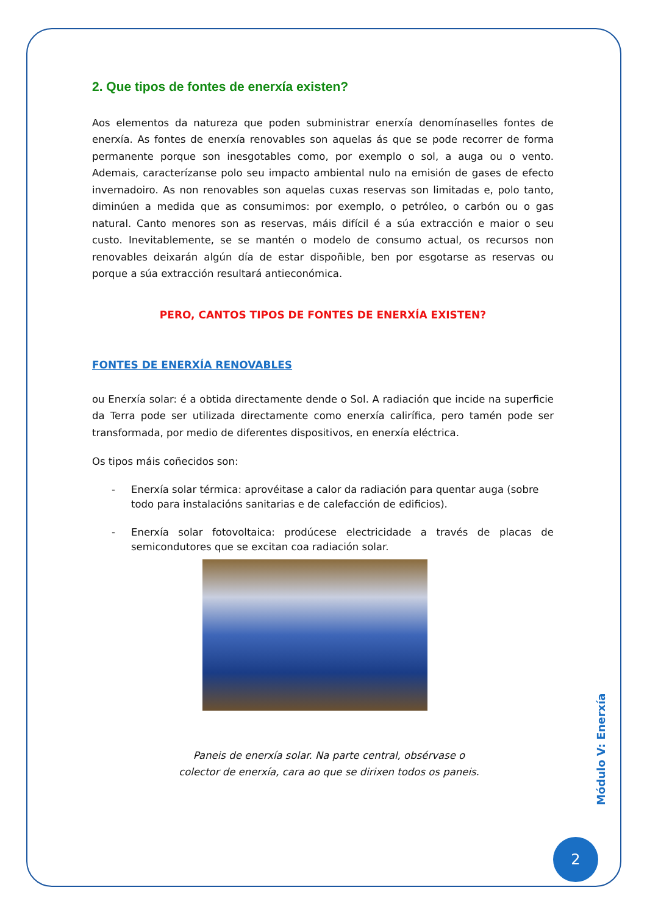2. Que tipos de fontes de enerxía existen?
Aos elementos da natureza que poden subministrar enerxía denomínaselles fontes de enerxía. As fontes de enerxía renovables son aquelas ás que se pode recorrer de forma permanente porque son inesgotables como, por exemplo o sol, a auga ou o vento. Ademais, caracterízanse polo seu impacto ambiental nulo na emisión de gases de efecto invernadoiro. As non renovables son aquelas cuxas reservas son limitadas e, polo tanto, diminúen a medida que as consumimos: por exemplo, o petróleo, o carbón ou o gas natural. Canto menores son as reservas, máis difícil é a súa extracción e maior o seu custo. Inevitablemente, se se mantén o modelo de consumo actual, os recursos non renovables deixarán algún día de estar dispoñible, ben por esgotarse as reservas ou porque a súa extracción resultará antieconómica.
PERO, CANTOS TIPOS DE FONTES DE ENERXÍA EXISTEN?
FONTES DE ENERXÍA RENOVABLES
ou Enerxía solar: é a obtida directamente dende o Sol. A radiación que incide na superficie da Terra pode ser utilizada directamente como enerxía calirífica, pero tamén pode ser transformada, por medio de diferentes dispositivos, en enerxía eléctrica.
Os tipos máis coñecidos son:
- Enerxía solar térmica: aprovéitase a calor da radiación para quentar auga (sobre todo para instalacións sanitarias e de calefacción de edificios).
- Enerxía solar fotovoltaica: prodúcese electricidade a través de placas de semicondutores que se excitan coa radiación solar.
Paneis de enerxía solar. Na parte central, obsérvase o
colector de enerxía, cara ao que se dirixen todos os paneis.
Módulo V: Enerxía
2